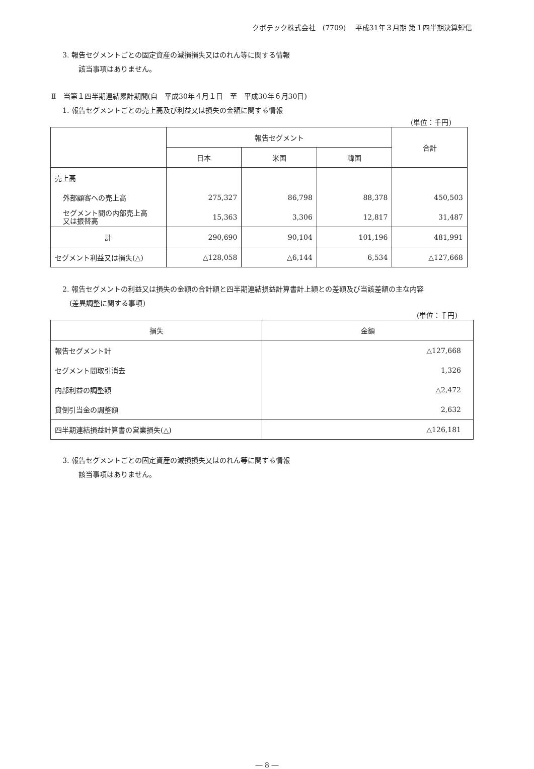クボテック株式会社　(7709)　 平成31年３月期 第１四半期決算短信
3. 報告セグメントごとの固定資産の減損損失又はのれん等に関する情報
該当事項はありません。
Ⅱ　当第１四半期連結累計期間(自　平成30年４月１日　至　平成30年６月30日)
1. 報告セグメントごとの売上高及び利益又は損失の金額に関する情報
(単位：千円)
| | 報告セグメント | | | 合計 |
| --- | --- | --- | --- | --- |
| | 日本 | 米国 | 韓国 | |
| 売上高 | | | | |
| 外部顧客への売上高 | 275,327 | 86,798 | 88,378 | 450,503 |
| セグメント間の内部売上高 又は振替高 | 15,363 | 3,306 | 12,817 | 31,487 |
| 計 | 290,690 | 90,104 | 101,196 | 481,991 |
| セグメント利益又は損失(△) | △128,058 | △6,144 | 6,534 | △127,668 |
2. 報告セグメントの利益又は損失の金額の合計額と四半期連結損益計算書計上額との差額及び当該差額の主な内容
(差異調整に関する事項)
(単位：千円)
| 損失 | 金額 |
| --- | --- |
| 報告セグメント計 | △127,668 |
| セグメント間取引消去 | 1,326 |
| 内部利益の調整額 | △2,472 |
| 貸倒引当金の調整額 | 2,632 |
| 四半期連結損益計算書の営業損失(△) | △126,181 |
3. 報告セグメントごとの固定資産の減損損失又はのれん等に関する情報
該当事項はありません。
― 8 ―